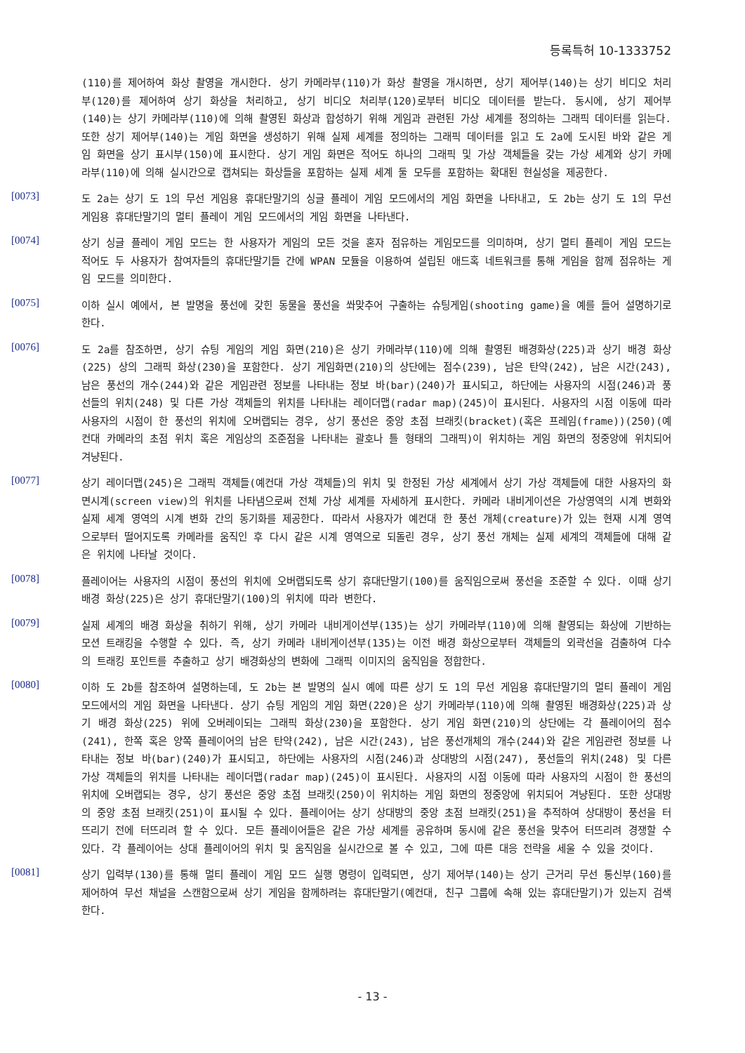등록특허 10-1333752
(110)를 제어하여 화상 촬영을 개시한다. 상기 카메라부(110)가 화상 촬영을 개시하면, 상기 제어부(140)는 상기 비디오 처리부(120)를 제어하여 상기 화상을 처리하고, 상기 비디오 처리부(120)로부터 비디오 데이터를 받는다. 동시에, 상기 제어부(140)는 상기 카메라부(110)에 의해 촬영된 화상과 합성하기 위해 게임과 관련된 가상 세계를 정의하는 그래픽 데이터를 읽는다. 또한 상기 제어부(140)는 게임 화면을 생성하기 위해 실제 세계를 정의하는 그래픽 데이터를 읽고 도 2a에 도시된 바와 같은 게임 화면을 상기 표시부(150)에 표시한다. 상기 게임 화면은 적어도 하나의 그래픽 및 가상 객체들을 갖는 가상 세계와 상기 카메라부(110)에 의해 실시간으로 캡쳐되는 화상들을 포함하는 실제 세계 둘 모두를 포함하는 확대된 현실성을 제공한다.
[0073]
도 2a는 상기 도 1의 무선 게임용 휴대단말기의 싱글 플레이 게임 모드에서의 게임 화면을 나타내고, 도 2b는 상기 도 1의 무선 게임용 휴대단말기의 멀티 플레이 게임 모드에서의 게임 화면을 나타낸다.
[0074]
상기 싱글 플레이 게임 모드는 한 사용자가 게임의 모든 것을 혼자 점유하는 게임모드를 의미하며, 상기 멀티 플레이 게임 모드는 적어도 두 사용자가 참여자들의 휴대단말기들 간에 WPAN 모듈을 이용하여 설립된 애드혹 네트워크를 통해 게임을 함께 점유하는 게임 모드를 의미한다.
[0075]
이하 실시 예에서, 본 발명을 풍선에 갖힌 동물을 풍선을 쏴맞추어 구출하는 슈팅게임(shooting game)을 예를 들어 설명하기로 한다.
[0076]
도 2a를 참조하면, 상기 슈팅 게임의 게임 화면(210)은 상기 카메라부(110)에 의해 촬영된 배경화상(225)과 상기 배경 화상(225) 상의 그래픽 화상(230)을 포함한다. 상기 게임화면(210)의 상단에는 점수(239), 남은 탄약(242), 남은 시간(243), 남은 풍선의 개수(244)와 같은 게임관련 정보를 나타내는 정보 바(bar)(240)가 표시되고, 하단에는 사용자의 시점(246)과 풍선들의 위치(248) 및 다른 가상 객체들의 위치를 나타내는 레이더맵(radar map)(245)이 표시된다. 사용자의 시점 이동에 따라 사용자의 시점이 한 풍선의 위치에 오버랩되는 경우, 상기 풍선은 중앙 초점 브래킷(bracket)(혹은 프레임(frame))(250)(예컨대 카메라의 초점 위치 혹은 게임상의 조준점을 나타내는 괄호나 틀 형태의 그래픽)이 위치하는 게임 화면의 정중앙에 위치되어 겨냥된다.
[0077]
상기 레이더맵(245)은 그래픽 객체들(예컨대 가상 객체들)의 위치 및 한정된 가상 세계에서 상기 가상 객체들에 대한 사용자의 화면시계(screen view)의 위치를 나타냄으로써 전체 가상 세계를 자세하게 표시한다. 카메라 내비게이션은 가상영역의 시계 변화와 실제 세계 영역의 시계 변화 간의 동기화를 제공한다. 따라서 사용자가 예컨대 한 풍선 개체(creature)가 있는 현재 시계 영역으로부터 떨어지도록 카메라를 움직인 후 다시 같은 시계 영역으로 되돌린 경우, 상기 풍선 개체는 실제 세계의 객체들에 대해 같은 위치에 나타날 것이다.
[0078]
플레이어는 사용자의 시점이 풍선의 위치에 오버랩되도록 상기 휴대단말기(100)를 움직임으로써 풍선을 조준할 수 있다. 이때 상기 배경 화상(225)은 상기 휴대단말기(100)의 위치에 따라 변한다.
[0079]
실제 세계의 배경 화상을 취하기 위해, 상기 카메라 내비게이션부(135)는 상기 카메라부(110)에 의해 촬영되는 화상에 기반하는 모션 트래킹을 수행할 수 있다. 즉, 상기 카메라 내비게이션부(135)는 이전 배경 화상으로부터 객체들의 외곽선을 검출하여 다수의 트래킹 포인트를 추출하고 상기 배경화상의 변화에 그래픽 이미지의 움직임을 정합한다.
[0080]
이하 도 2b를 참조하여 설명하는데, 도 2b는 본 발명의 실시 예에 따른 상기 도 1의 무선 게임용 휴대단말기의 멀티 플레이 게임 모드에서의 게임 화면을 나타낸다. 상기 슈팅 게임의 게임 화면(220)은 상기 카메라부(110)에 의해 촬영된 배경화상(225)과 상기 배경 화상(225) 위에 오버레이되는 그래픽 화상(230)을 포함한다. 상기 게임 화면(210)의 상단에는 각 플레이어의 점수(241), 한쪽 혹은 양쪽 플레이어의 남은 탄약(242), 남은 시간(243), 남은 풍선개체의 개수(244)와 같은 게임관련 정보를 나타내는 정보 바(bar)(240)가 표시되고, 하단에는 사용자의 시점(246)과 상대방의 시점(247), 풍선들의 위치(248) 및 다른 가상 객체들의 위치를 나타내는 레이더맵(radar map)(245)이 표시된다. 사용자의 시점 이동에 따라 사용자의 시점이 한 풍선의 위치에 오버랩되는 경우, 상기 풍선은 중앙 초점 브래킷(250)이 위치하는 게임 화면의 정중앙에 위치되어 겨냥된다. 또한 상대방의 중앙 초점 브래킷(251)이 표시될 수 있다. 플레이어는 상기 상대방의 중앙 초점 브래킷(251)을 추적하여 상대방이 풍선을 터뜨리기 전에 터뜨리려 할 수 있다. 모든 플레이어들은 같은 가상 세계를 공유하며 동시에 같은 풍선을 맞추어 터뜨리려 경쟁할 수 있다. 각 플레이어는 상대 플레이어의 위치 및 움직임을 실시간으로 볼 수 있고, 그에 따른 대응 전략을 세울 수 있을 것이다.
[0081]
상기 입력부(130)를 통해 멀티 플레이 게임 모드 실행 명령이 입력되면, 상기 제어부(140)는 상기 근거리 무선 통신부(160)를 제어하여 무선 채널을 스캔함으로써 상기 게임을 함께하려는 휴대단말기(예컨대, 친구 그룹에 속해 있는 휴대단말기)가 있는지 검색한다.
- 13 -